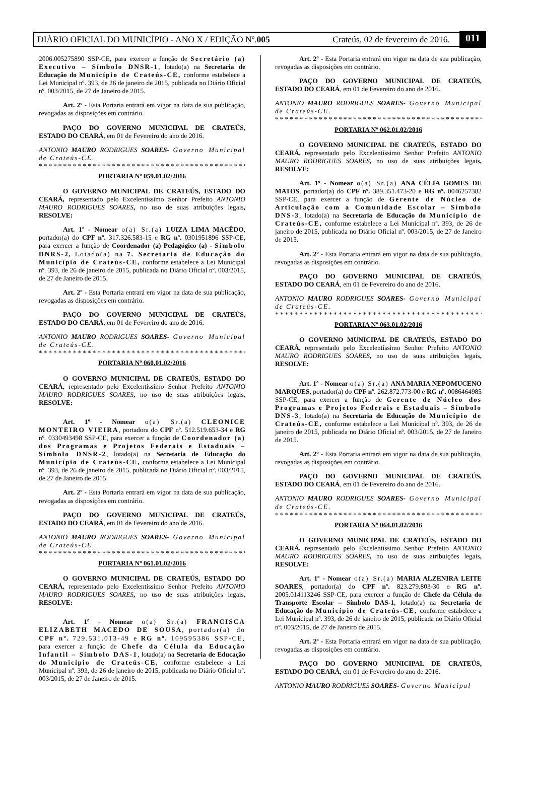DIÁRIO OFICIAL DO MUNICÍPIO - ANO X / EDIÇÃO Nº. 005 Crateús, 02 de fevereiro de 2016. 011
2006.005275890 SSP-CE, para exercer a função de Secretário (a) Executivo – Símbolo DNSR-1, lotado(a) na Secretaria de Educação do Município de Crateús-CE, conforme estabelece a Lei Municipal nº. 393, de 26 de janeiro de 2015, publicada no Diário Oficial nº. 003/2015, de 27 de Janeiro de 2015.
Art. 2º - Esta Portaria entrará em vigor na data de sua publicação, revogadas as disposições em contrário.
PAÇO DO GOVERNO MUNICIPAL DE CRATEÚS, ESTADO DO CEARÁ, em 01 de Fevereiro do ano de 2016.
ANTONIO MAURO RODRIGUES SOARES- Governo Municipal de Crateús-CE.
**********************************************
PORTARIA Nº 059.01.02/2016
O GOVERNO MUNICIPAL DE CRATEÚS, ESTADO DO CEARÁ, representado pelo Excelentíssimo Senhor Prefeito ANTONIO MAURO RODRIGUES SOARES, no uso de suas atribuições legais, RESOLVE:
Art. 1º - Nomear o(a) Sr.(a) LUIZA LIMA MACÊDO, portador(a) do CPF nº. 317.326.583-15 e RG nº. 0301951896 SSP-CE, para exercer a função de Coordenador (a) Pedagógico (a) - Símbolo DNRS-2, Lotado(a) na 7. Secretaria de Educação do Município de Crateús-CE, conforme estabelece a Lei Municipal nº. 393, de 26 de janeiro de 2015, publicada no Diário Oficial nº. 003/2015, de 27 de Janeiro de 2015.
Art. 2º - Esta Portaria entrará em vigor na data de sua publicação, revogadas as disposições em contrário.
PAÇO DO GOVERNO MUNICIPAL DE CRATEÚS, ESTADO DO CEARÁ, em 01 de Fevereiro do ano de 2016.
ANTONIO MAURO RODRIGUES SOARES- Governo Municipal de Crateús-CE.
**********************************************
PORTARIA Nº 060.01.02/2016
O GOVERNO MUNICIPAL DE CRATEÚS, ESTADO DO CEARÁ, representado pelo Excelentíssimo Senhor Prefeito ANTONIO MAURO RODRIGUES SOARES, no uso de suas atribuições legais, RESOLVE:
Art. 1º - Nomear o(a) Sr.(a) CLEONICE MONTEIRO VIEIRA, portadora do CPF nº. 512.519.653-34 e RG nº. 0330493498 SSP-CE, para exercer a função de Coordenador (a) dos Programas e Projetos Federais e Estaduais – Símbolo DNSR-2, lotado(a) na Secretaria de Educação do Município de Crateús-CE, conforme estabelece a Lei Municipal nº. 393, de 26 de janeiro de 2015, publicada no Diário Oficial nº. 003/2015, de 27 de Janeiro de 2015.
Art. 2º - Esta Portaria entrará em vigor na data de sua publicação, revogadas as disposições em contrário.
PAÇO DO GOVERNO MUNICIPAL DE CRATEÚS, ESTADO DO CEARÁ, em 01 de Fevereiro do ano de 2016.
ANTONIO MAURO RODRIGUES SOARES- Governo Municipal de Crateús-CE.
**********************************************
PORTARIA Nº 061.01.02/2016
O GOVERNO MUNICIPAL DE CRATEÚS, ESTADO DO CEARÁ, representado pelo Excelentíssimo Senhor Prefeito ANTONIO MAURO RODRIGUES SOARES, no uso de suas atribuições legais, RESOLVE:
Art. 1º - Nomear o(a) Sr.(a) FRANCISCA ELIZABETH MACEDO DE SOUSA, portador(a) do CPF nº. 729.531.013-49 e RG nº. 109595386 SSP-CE, para exercer a função de Chefe da Célula da Educação Infantil – Símbolo DAS-1, lotado(a) na Secretaria de Educação do Município de Crateús-CE, conforme estabelece a Lei Municipal nº. 393, de 26 de janeiro de 2015, publicada no Diário Oficial nº. 003/2015, de 27 de Janeiro de 2015.
Art. 2º - Esta Portaria entrará em vigor na data de sua publicação, revogadas as disposições em contrário.
PAÇO DO GOVERNO MUNICIPAL DE CRATEÚS, ESTADO DO CEARÁ, em 01 de Fevereiro do ano de 2016.
ANTONIO MAURO RODRIGUES SOARES- Governo Municipal de Crateús-CE.
**********************************************
PORTARIA Nº 062.01.02/2016
O GOVERNO MUNICIPAL DE CRATEÚS, ESTADO DO CEARÁ, representado pelo Excelentíssimo Senhor Prefeito ANTONIO MAURO RODRIGUES SOARES, no uso de suas atribuições legais, RESOLVE:
Art. 1º - Nomear o(a) Sr.(a) ANA CÉLIA GOMES DE MATOS, portador(a) do CPF nº. 389.351.473-20 e RG nº. 0046257382 SSP-CE, para exercer a função de Gerente de Núcleo de Articulação com a Comunidade Escolar – Símbolo DNS-3, lotado(a) na Secretaria de Educação do Município de Crateús-CE, conforme estabelece a Lei Municipal nº. 393, de 26 de janeiro de 2015, publicada no Diário Oficial nº. 003/2015, de 27 de Janeiro de 2015.
Art. 2º - Esta Portaria entrará em vigor na data de sua publicação, revogadas as disposições em contrário.
PAÇO DO GOVERNO MUNICIPAL DE CRATEÚS, ESTADO DO CEARÁ, em 01 de Fevereiro do ano de 2016.
ANTONIO MAURO RODRIGUES SOARES- Governo Municipal de Crateús-CE.
**********************************************
PORTARIA Nº 063.01.02/2016
O GOVERNO MUNICIPAL DE CRATEÚS, ESTADO DO CEARÁ, representado pelo Excelentíssimo Senhor Prefeito ANTONIO MAURO RODRIGUES SOARES, no uso de suas atribuições legais, RESOLVE:
Art. 1º - Nomear o(a) Sr.(a) ANA MARIA NEPOMUCENO MARQUES, portador(a) do CPF nº. 262.872.773-00 e RG nº. 0086464985 SSP-CE, para exercer a função de Gerente de Núcleo dos Programas e Projetos Federais e Estaduais – Símbolo DNS-3, lotado(a) na Secretaria de Educação do Município de Crateús-CE, conforme estabelece a Lei Municipal nº. 393, de 26 de janeiro de 2015, publicada no Diário Oficial nº. 003/2015, de 27 de Janeiro de 2015.
Art. 2º - Esta Portaria entrará em vigor na data de sua publicação, revogadas as disposições em contrário.
PAÇO DO GOVERNO MUNICIPAL DE CRATEÚS, ESTADO DO CEARÁ, em 01 de Fevereiro do ano de 2016.
ANTONIO MAURO RODRIGUES SOARES- Governo Municipal de Crateús-CE.
**********************************************
PORTARIA Nº 064.01.02/2016
O GOVERNO MUNICIPAL DE CRATEÚS, ESTADO DO CEARÁ, representado pelo Excelentíssimo Senhor Prefeito ANTONIO MAURO RODRIGUES SOARES, no uso de suas atribuições legais, RESOLVE:
Art. 1º - Nomear o(a) Sr.(a) MARIA ALZENIRA LEITE SOARES, portador(a) do CPF nº. 823.279.803-30 e RG nº. 2005.014113246 SSP-CE, para exercer a função de Chefe da Célula do Transporte Escolar – Símbolo DAS-1, lotado(a) na Secretaria de Educação do Município de Crateús-CE, conforme estabelece a Lei Municipal nº. 393, de 26 de janeiro de 2015, publicada no Diário Oficial nº. 003/2015, de 27 de Janeiro de 2015.
Art. 2º - Esta Portaria entrará em vigor na data de sua publicação, revogadas as disposições em contrário.
PAÇO DO GOVERNO MUNICIPAL DE CRATEÚS, ESTADO DO CEARÁ, em 01 de Fevereiro do ano de 2016.
ANTONIO MAURO RODRIGUES SOARES- Governo Municipal